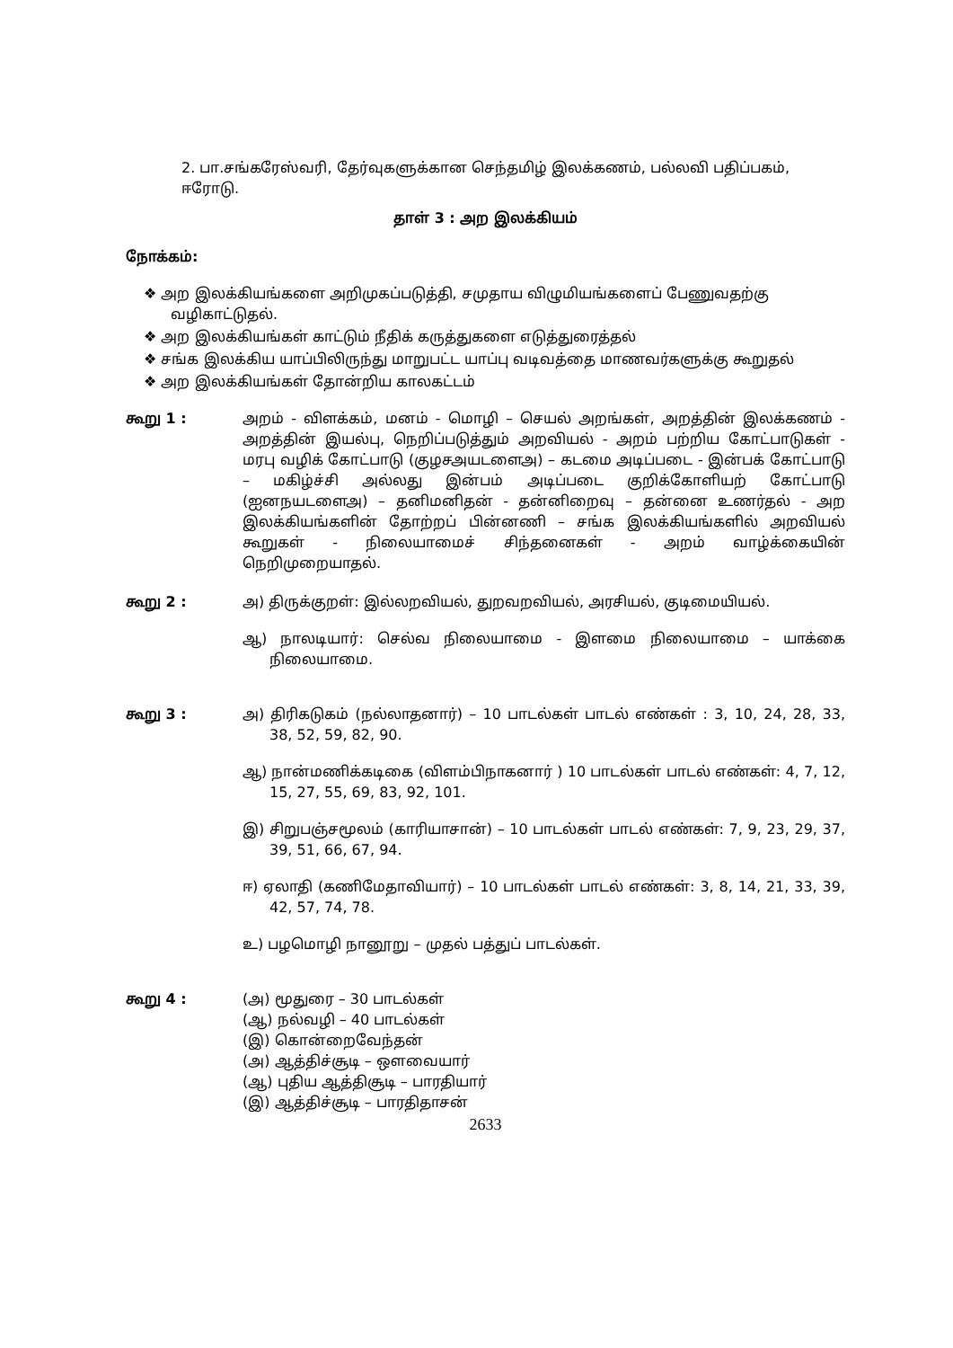2. பா.சங்கரேஸ்வரி, தேர்வுகளுக்கான செந்தமிழ் இலக்கணம், பல்லவி பதிப்பகம், ஈரோடு.
தாள் 3 : அற இலக்கியம்
நோக்கம்:
❖ அற இலக்கியங்களை அறிமுகப்படுத்தி, சமுதாய விழுமியங்களைப் பேணுவதற்கு வழிகாட்டுதல்.
❖ அற இலக்கியங்கள் காட்டும் நீதிக் கருத்துகளை எடுத்துரைத்தல்
❖ சங்க இலக்கிய யாப்பிலிருந்து மாறுபட்ட யாப்பு வடிவத்தை மாணவர்களுக்கு கூறுதல்
❖ அற இலக்கியங்கள் தோன்றிய காலகட்டம்
கூறு 1 : அறம் - விளக்கம், மனம் - மொழி – செயல் அறங்கள், அறத்தின் இலக்கணம் - அறத்தின் இயல்பு, நெறிப்படுத்தும் அறவியல் - அறம் பற்றிய கோட்பாடுகள் - மரபு வழிக் கோட்பாடு (குழசஅயடளைஅ) – கடமை அடிப்படை - இன்பக் கோட்பாடு – மகிழ்ச்சி அல்லது இன்பம் அடிப்படை குறிக்கோளியற் கோட்பாடு (ஐனநயடளைஅ) – தனிமனிதன் - தன்னிறைவு – தன்னை உணர்தல் - அற இலக்கியங்களின் தோற்றப் பின்னணி – சங்க இலக்கியங்களில் அறவியல் கூறுகள் - நிலையாமைச் சிந்தனைகள் - அறம் வாழ்க்கையின் நெறிமுறையாதல்.
கூறு 2 : அ) திருக்குறள்: இல்லறவியல், துறவறவியல், அரசியல், குடிமையியல்.
ஆ) நாலடியார்: செல்வ நிலையாமை - இளமை நிலையாமை – யாக்கை நிலையாமை.
கூறு 3 : அ) திரிகடுகம் (நல்லாதனார்) – 10 பாடல்கள் பாடல் எண்கள் : 3, 10, 24, 28, 33, 38, 52, 59, 82, 90.
ஆ) நான்மணிக்கடிகை (விளம்பிநாகனார் ) 10 பாடல்கள் பாடல் எண்கள்: 4, 7, 12, 15, 27, 55, 69, 83, 92, 101.
இ) சிறுபஞ்சமூலம் (காரியாசான்) – 10 பாடல்கள் பாடல் எண்கள்: 7, 9, 23, 29, 37, 39, 51, 66, 67, 94.
ஈ) ஏலாதி (கணிமேதாவியார்) – 10 பாடல்கள் பாடல் எண்கள்: 3, 8, 14, 21, 33, 39, 42, 57, 74, 78.
உ) பழமொழி நானூறு – முதல் பத்துப் பாடல்கள்.
கூறு 4 : (அ) மூதுரை – 30 பாடல்கள்
(ஆ) நல்வழி – 40 பாடல்கள்
(இ) கொன்றைவேந்தன்
(அ) ஆத்திச்சூடி – ஔவையார்
(ஆ) புதிய ஆத்திசூடி – பாரதியார்
(இ) ஆத்திச்சூடி – பாரதிதாசன்
2633